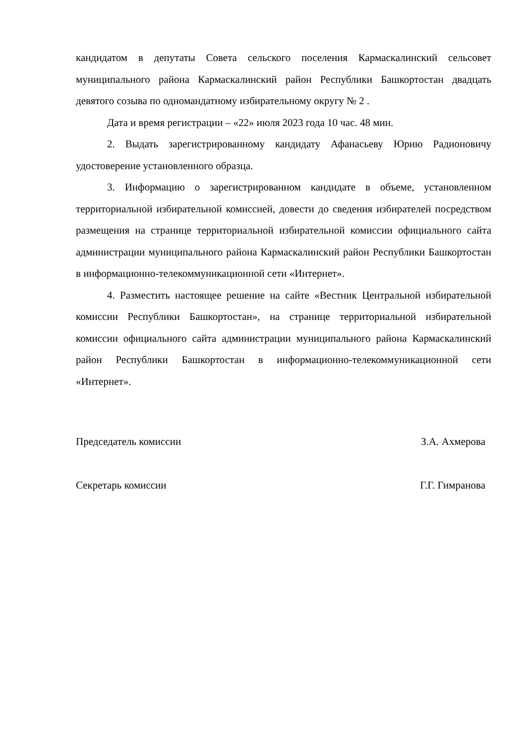кандидатом в депутаты Совета сельского поселения Кармаскалинский сельсовет муниципального района Кармаскалинский район Республики Башкортостан двадцать девятого созыва по одномандатному избирательному округу № 2 .
Дата и время регистрации – «22» июля 2023 года 10 час. 48 мин.
2. Выдать зарегистрированному кандидату Афанасьеву Юрию Радионовичу удостоверение установленного образца.
3. Информацию о зарегистрированном кандидате в объеме, установленном территориальной избирательной комиссией, довести до сведения избирателей посредством размещения на странице территориальной избирательной комиссии официального сайта администрации муниципального района Кармаскалинский район Республики Башкортостан в информационно-телекоммуникационной сети «Интернет».
4. Разместить настоящее решение на сайте «Вестник Центральной избирательной комиссии Республики Башкортостан», на странице территориальной избирательной комиссии официального сайта администрации муниципального района Кармаскалинский район Республики Башкортостан в информационно-телекоммуникационной сети «Интернет».
Председатель комиссии З.А. Ахмерова
Секретарь комиссии Г.Г. Гимранова